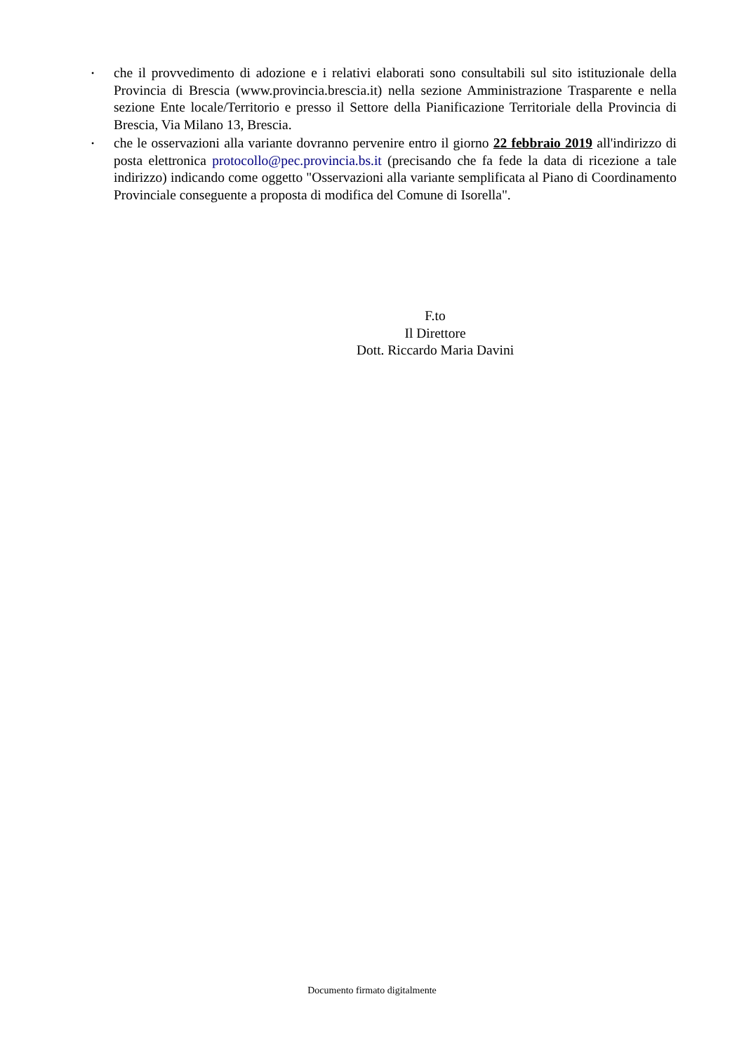• che il provvedimento di adozione e i relativi elaborati sono consultabili sul sito istituzionale della Provincia di Brescia (www.provincia.brescia.it) nella sezione Amministrazione Trasparente e nella sezione Ente locale/Territorio e presso il Settore della Pianificazione Territoriale della Provincia di Brescia, Via Milano 13, Brescia.
• che le osservazioni alla variante dovranno pervenire entro il giorno 22 febbraio 2019 all'indirizzo di posta elettronica protocollo@pec.provincia.bs.it (precisando che fa fede la data di ricezione a tale indirizzo) indicando come oggetto "Osservazioni alla variante semplificata al Piano di Coordinamento Provinciale conseguente a proposta di modifica del Comune di Isorella".
F.to
Il Direttore
Dott. Riccardo Maria Davini
Documento firmato digitalmente